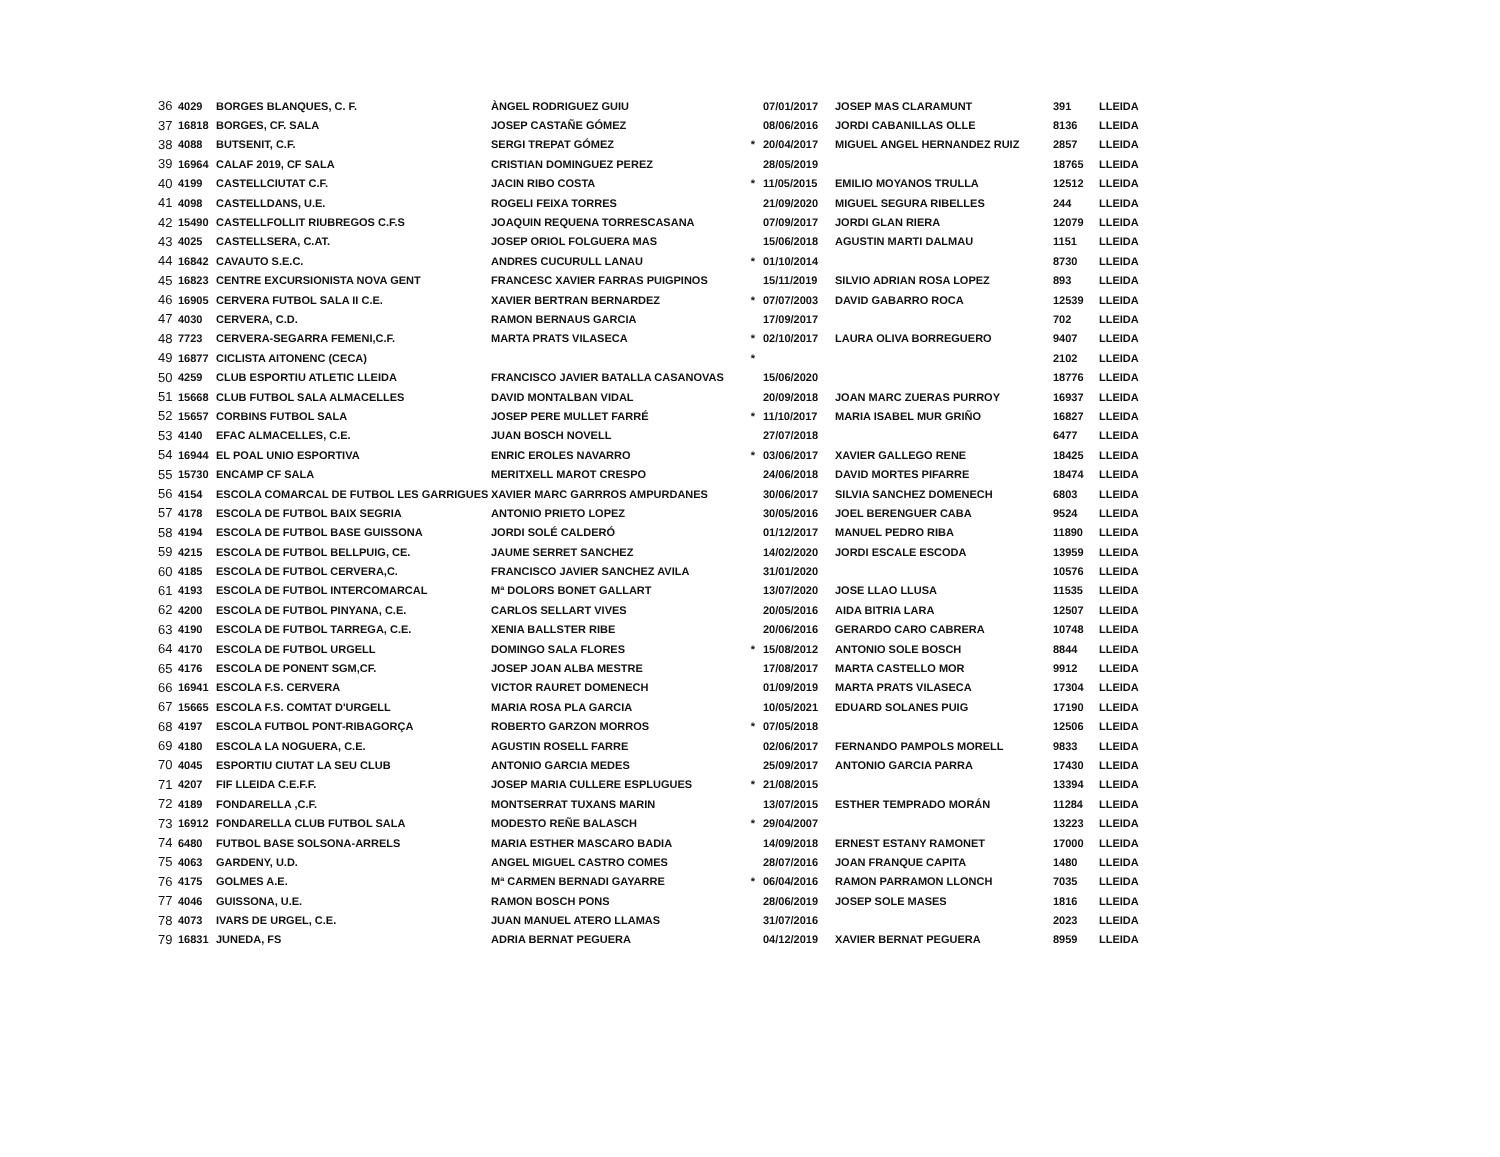| 36 | 4029 | BORGES BLANQUES, C. F. | ÀNGEL RODRIGUEZ GUIU | | 07/01/2017 | JOSEP MAS CLARAMUNT | 391 | LLEIDA |
| 37 | 16818 | BORGES, CF. SALA | JOSEP CASTAÑE GÓMEZ | | 08/06/2016 | JORDI CABANILLAS OLLE | 8136 | LLEIDA |
| 38 | 4088 | BUTSENIT, C.F. | SERGI TREPAT GÓMEZ | * | 20/04/2017 | MIGUEL ANGEL HERNANDEZ RUIZ | 2857 | LLEIDA |
| 39 | 16964 | CALAF 2019, CF SALA | CRISTIAN DOMINGUEZ PEREZ | | 28/05/2019 | | 18765 | LLEIDA |
| 40 | 4199 | CASTELLCIUTAT C.F. | JACIN RIBO COSTA | * | 11/05/2015 | EMILIO MOYANOS TRULLA | 12512 | LLEIDA |
| 41 | 4098 | CASTELLDANS, U.E. | ROGELI FEIXA TORRES | | 21/09/2020 | MIGUEL SEGURA RIBELLES | 244 | LLEIDA |
| 42 | 15490 | CASTELLFOLLIT RIUBREGOS C.F.S | JOAQUIN REQUENA TORRESCASANA | | 07/09/2017 | JORDI GLAN RIERA | 12079 | LLEIDA |
| 43 | 4025 | CASTELLSERA, C.AT. | JOSEP ORIOL FOLGUERA MAS | | 15/06/2018 | AGUSTIN MARTI DALMAU | 1151 | LLEIDA |
| 44 | 16842 | CAVAUTO S.E.C. | ANDRES CUCURULL LANAU | * | 01/10/2014 | | 8730 | LLEIDA |
| 45 | 16823 | CENTRE EXCURSIONISTA NOVA GENT | FRANCESC XAVIER FARRAS PUIGPINOS | | 15/11/2019 | SILVIO ADRIAN ROSA LOPEZ | 893 | LLEIDA |
| 46 | 16905 | CERVERA FUTBOL SALA II C.E. | XAVIER BERTRAN BERNARDEZ | * | 07/07/2003 | DAVID GABARRO ROCA | 12539 | LLEIDA |
| 47 | 4030 | CERVERA, C.D. | RAMON BERNAUS GARCIA | | 17/09/2017 | | 702 | LLEIDA |
| 48 | 7723 | CERVERA-SEGARRA FEMENI,C.F. | MARTA PRATS VILASECA | * | 02/10/2017 | LAURA OLIVA BORREGUERO | 9407 | LLEIDA |
| 49 | 16877 | CICLISTA AITONENC (CECA) | | * | | | 2102 | LLEIDA |
| 50 | 4259 | CLUB ESPORTIU ATLETIC LLEIDA | FRANCISCO JAVIER BATALLA CASANOVAS | | 15/06/2020 | | 18776 | LLEIDA |
| 51 | 15668 | CLUB FUTBOL SALA ALMACELLES | DAVID MONTALBAN VIDAL | | 20/09/2018 | JOAN MARC ZUERAS PURROY | 16937 | LLEIDA |
| 52 | 15657 | CORBINS FUTBOL SALA | JOSEP PERE MULLET FARRÉ | * | 11/10/2017 | MARIA ISABEL MUR GRIÑO | 16827 | LLEIDA |
| 53 | 4140 | EFAC ALMACELLES, C.E. | JUAN BOSCH NOVELL | | 27/07/2018 | | 6477 | LLEIDA |
| 54 | 16944 | EL POAL UNIO ESPORTIVA | ENRIC EROLES NAVARRO | * | 03/06/2017 | XAVIER GALLEGO RENE | 18425 | LLEIDA |
| 55 | 15730 | ENCAMP CF SALA | MERITXELL MAROT CRESPO | | 24/06/2018 | DAVID MORTES PIFARRE | 18474 | LLEIDA |
| 56 | 4154 | ESCOLA COMARCAL DE FUTBOL LES GARRIGUES | XAVIER MARC GARRROS AMPURDANES | | 30/06/2017 | SILVIA SANCHEZ DOMENECH | 6803 | LLEIDA |
| 57 | 4178 | ESCOLA DE FUTBOL BAIX SEGRIA | ANTONIO PRIETO LOPEZ | | 30/05/2016 | JOEL BERENGUER CABA | 9524 | LLEIDA |
| 58 | 4194 | ESCOLA DE FUTBOL BASE GUISSONA | JORDI SOLÉ CALDERÓ | | 01/12/2017 | MANUEL PEDRO RIBA | 11890 | LLEIDA |
| 59 | 4215 | ESCOLA DE FUTBOL BELLPUIG, CE. | JAUME SERRET SANCHEZ | | 14/02/2020 | JORDI ESCALE ESCODA | 13959 | LLEIDA |
| 60 | 4185 | ESCOLA DE FUTBOL CERVERA,C. | FRANCISCO JAVIER SANCHEZ AVILA | | 31/01/2020 | | 10576 | LLEIDA |
| 61 | 4193 | ESCOLA DE FUTBOL INTERCOMARCAL | Mª DOLORS BONET GALLART | | 13/07/2020 | JOSE LLAO LLUSA | 11535 | LLEIDA |
| 62 | 4200 | ESCOLA DE FUTBOL PINYANA, C.E. | CARLOS SELLART VIVES | | 20/05/2016 | AIDA BITRIA LARA | 12507 | LLEIDA |
| 63 | 4190 | ESCOLA DE FUTBOL TARREGA, C.E. | XENIA BALLSTER RIBE | | 20/06/2016 | GERARDO CARO CABRERA | 10748 | LLEIDA |
| 64 | 4170 | ESCOLA DE FUTBOL URGELL | DOMINGO SALA FLORES | * | 15/08/2012 | ANTONIO SOLE BOSCH | 8844 | LLEIDA |
| 65 | 4176 | ESCOLA DE PONENT SGM,CF. | JOSEP JOAN ALBA MESTRE | | 17/08/2017 | MARTA CASTELLO MOR | 9912 | LLEIDA |
| 66 | 16941 | ESCOLA F.S. CERVERA | VICTOR RAURET DOMENECH | | 01/09/2019 | MARTA PRATS VILASECA | 17304 | LLEIDA |
| 67 | 15665 | ESCOLA F.S. COMTAT D'URGELL | MARIA ROSA PLA GARCIA | | 10/05/2021 | EDUARD SOLANES PUIG | 17190 | LLEIDA |
| 68 | 4197 | ESCOLA FUTBOL PONT-RIBAGORÇA | ROBERTO GARZON MORROS | * | 07/05/2018 | | 12506 | LLEIDA |
| 69 | 4180 | ESCOLA LA NOGUERA, C.E. | AGUSTIN ROSELL FARRE | | 02/06/2017 | FERNANDO PAMPOLS MORELL | 9833 | LLEIDA |
| 70 | 4045 | ESPORTIU CIUTAT LA SEU CLUB | ANTONIO GARCIA MEDES | | 25/09/2017 | ANTONIO GARCIA PARRA | 17430 | LLEIDA |
| 71 | 4207 | FIF LLEIDA C.E.F.F. | JOSEP MARIA CULLERE ESPLUGUES | * | 21/08/2015 | | 13394 | LLEIDA |
| 72 | 4189 | FONDARELLA ,C.F. | MONTSERRAT TUXANS MARIN | | 13/07/2015 | ESTHER TEMPRADO MORÁN | 11284 | LLEIDA |
| 73 | 16912 | FONDARELLA CLUB FUTBOL SALA | MODESTO REÑE BALASCH | * | 29/04/2007 | | 13223 | LLEIDA |
| 74 | 6480 | FUTBOL BASE SOLSONA-ARRELS | MARIA ESTHER MASCARO BADIA | | 14/09/2018 | ERNEST ESTANY RAMONET | 17000 | LLEIDA |
| 75 | 4063 | GARDENY, U.D. | ANGEL MIGUEL CASTRO COMES | | 28/07/2016 | JOAN FRANQUE CAPITA | 1480 | LLEIDA |
| 76 | 4175 | GOLMES A.E. | Mª CARMEN BERNADI GAYARRE | * | 06/04/2016 | RAMON PARRAMON LLONCH | 7035 | LLEIDA |
| 77 | 4046 | GUISSONA, U.E. | RAMON BOSCH PONS | | 28/06/2019 | JOSEP SOLE MASES | 1816 | LLEIDA |
| 78 | 4073 | IVARS DE URGEL, C.E. | JUAN MANUEL ATERO LLAMAS | | 31/07/2016 | | 2023 | LLEIDA |
| 79 | 16831 | JUNEDA, FS | ADRIA BERNAT PEGUERA | | 04/12/2019 | XAVIER BERNAT PEGUERA | 8959 | LLEIDA |